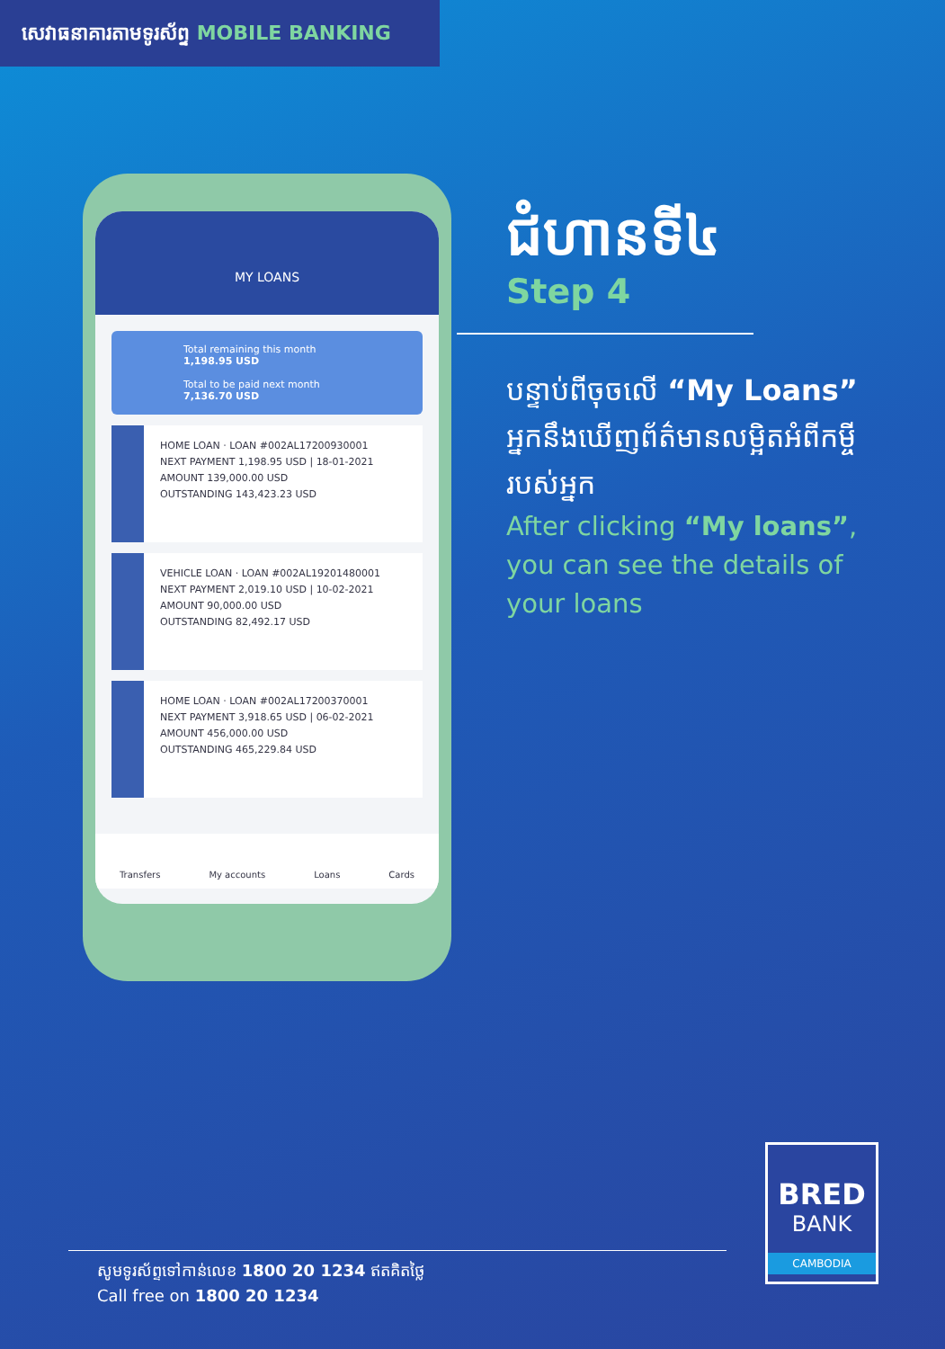សេវាធនាគារតាមទូរស័ព្ទ MOBILE BANKING
MY LOANS
Total remaining this month
1,198.95 USD
Total to be paid next month
7,136.70 USD
HOME LOAN · LOAN #002AL17200930001
NEXT PAYMENT 1,198.95 USD | 18-01-2021
AMOUNT 139,000.00 USD
OUTSTANDING 143,423.23 USD
VEHICLE LOAN · LOAN #002AL19201480001
NEXT PAYMENT 2,019.10 USD | 10-02-2021
AMOUNT 90,000.00 USD
OUTSTANDING 82,492.17 USD
HOME LOAN · LOAN #002AL17200370001
NEXT PAYMENT 3,918.65 USD | 06-02-2021
AMOUNT 456,000.00 USD
OUTSTANDING 465,229.84 USD
Transfers My accounts Loans Cards
ជំហានទី៤
Step 4
បន្ទាប់ពីចុចលើ “My Loans” អ្នកនឹងឃើញព័ត៌មានលម្អិតអំពីកម្ចីរបស់អ្នក
After clicking “My loans”, you can see the details of your loans
BRED
BANK
CAMBODIA
សូមទូរស័ព្ទទៅកាន់លេខ 1800 20 1234 ឥតគិតថ្លៃ
Call free on 1800 20 1234